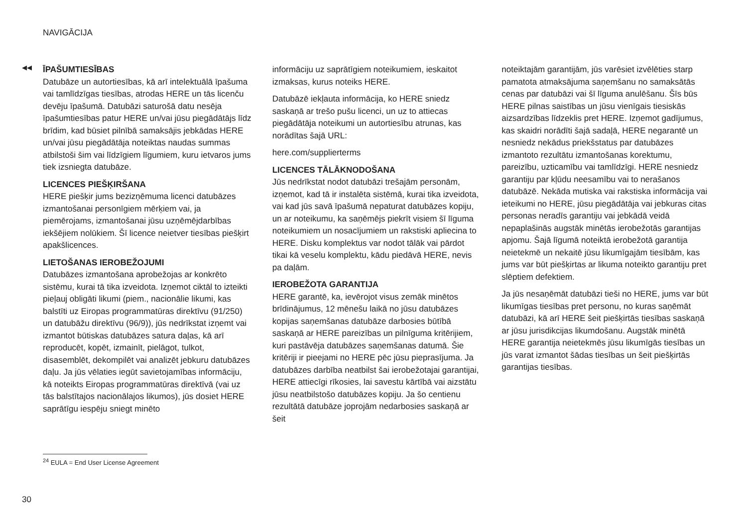NAVIGĀCIJA
◀◀
ĪPAŠUMTIESĪBAS
Datubāze un autortiesības, kā arī intelektuālā īpašuma vai tamlīdzīgas tiesības, atrodas HERE un tās licenču devēju īpašumā. Datubāzi saturošā datu nesēja īpašumtiesības patur HERE un/vai jūsu piegādātājs līdz brīdim, kad būsiet pilnībā samaksājis jebkādas HERE un/vai jūsu piegādātāja noteiktas naudas summas atbilstoši šim vai līdzīgiem līgumiem, kuru ietvaros jums tiek izsniegta datubāze.
LICENCES PIEŠĶIRŠANA
HERE piešķir jums bezizņēmuma licenci datubāzes izmantošanai personīgiem mērķiem vai, ja piemērojams, izmantošanai jūsu uzņēmējdarbības iekšējiem nolūkiem. Šī licence neietver tiesības piešķirt apakšlicences.
LIETOŠANAS IEROBEŽOJUMI
Datubāzes izmantošana aprobežojas ar konkrēto sistēmu, kurai tā tika izveidota. Izņemot ciktāl to izteikti pieļauj obligāti likumi (piem., nacionālie likumi, kas balstīti uz Eiropas programmatūras direktīvu (91/250) un datubāžu direktīvu (96/9)), jūs nedrīkstat izņemt vai izmantot būtiskas datubāzes satura daļas, kā arī reproducēt, kopēt, izmainīt, pielāgot, tulkot, disasemblēt, dekompilēt vai analizēt jebkuru datubāzes daļu. Ja jūs vēlaties iegūt savietojamības informāciju, kā noteikts Eiropas programmatūras direktīvā (vai uz tās balstītajos nacionālajos likumos), jūs dosiet HERE saprātīgu iespēju sniegt minēto
informāciju uz saprātīgiem noteikumiem, ieskaitot izmaksas, kurus noteiks HERE.
Datubāzē iekļauta informācija, ko HERE sniedz saskaņā ar trešo pušu licenci, un uz to attiecas piegādātāja noteikumi un autortiesību atrunas, kas norādītas šajā URL:
here.com/supplierterms
LICENCES TĀLĀKNODOŠANA
Jūs nedrīkstat nodot datubāzi trešajām personām, izņemot, kad tā ir instalēta sistēmā, kurai tika izveidota, vai kad jūs savā īpašumā nepaturat datubāzes kopiju, un ar noteikumu, ka saņēmējs piekrīt visiem šī līguma noteikumiem un nosacījumiem un rakstiski apliecina to HERE. Disku komplektus var nodot tālāk vai pārdot tikai kā veselu komplektu, kādu piedāvā HERE, nevis pa daļām.
IEROBEŽOTA GARANTIJA
HERE garantē, ka, ievērojot visus zemāk minētos brīdinājumus, 12 mēnešu laikā no jūsu datubāzes kopijas saņemšanas datubāze darbosies būtībā saskaņā ar HERE pareizības un pilnīguma kritērijiem, kuri pastāvēja datubāzes saņemšanas datumā. Šie kritēriji ir pieejami no HERE pēc jūsu pieprasījuma. Ja datubāzes darbība neatbilst šai ierobežotajai garantijai, HERE attiecīgi rīkosies, lai savestu kārtībā vai aizstātu jūsu neatbilstošo datubāzes kopiju. Ja šo centienu rezultātā datubāze joprojām nedarbosies saskaņā ar šeit
noteiktajām garantijām, jūs varēsiet izvēlēties starp pamatota atmaksājuma saņemšanu no samaksātās cenas par datubāzi vai šī līguma anulēšanu. Šīs būs HERE pilnas saistības un jūsu vienīgais tiesiskās aizsardzības līdzeklis pret HERE. Izņemot gadījumus, kas skaidri norādīti šajā sadaļā, HERE negarantē un nesniedz nekādus priekšstatus par datubāzes izmantoto rezultātu izmantošanas korektumu, pareizību, uzticamību vai tamlīdzīgi. HERE nesniedz garantiju par kļūdu neesamību vai to nerašanos datubāzē. Nekāda mutiska vai rakstiska informācija vai ieteikumi no HERE, jūsu piegādātāja vai jebkuras citas personas neradīs garantiju vai jebkādā veidā nepaplašinās augstāk minētās ierobežotās garantijas apjomu. Šajā līgumā noteiktā ierobežotā garantija neietekmē un nekaitē jūsu likumīgajām tiesībām, kas jums var būt piešķirtas ar likuma noteikto garantiju pret slēptiem defektiem.
Ja jūs nesaņēmāt datubāzi tieši no HERE, jums var būt likumīgas tiesības pret personu, no kuras saņēmāt datubāzi, kā arī HERE šeit piešķirtās tiesības saskaņā ar jūsu jurisdikcijas likumdošanu. Augstāk minētā HERE garantija neietekmēs jūsu likumīgās tiesības un jūs varat izmantot šādas tiesības un šeit piešķirtās garantijas tiesības.
<sup>24</sup> EULA = End User License Agreement
30